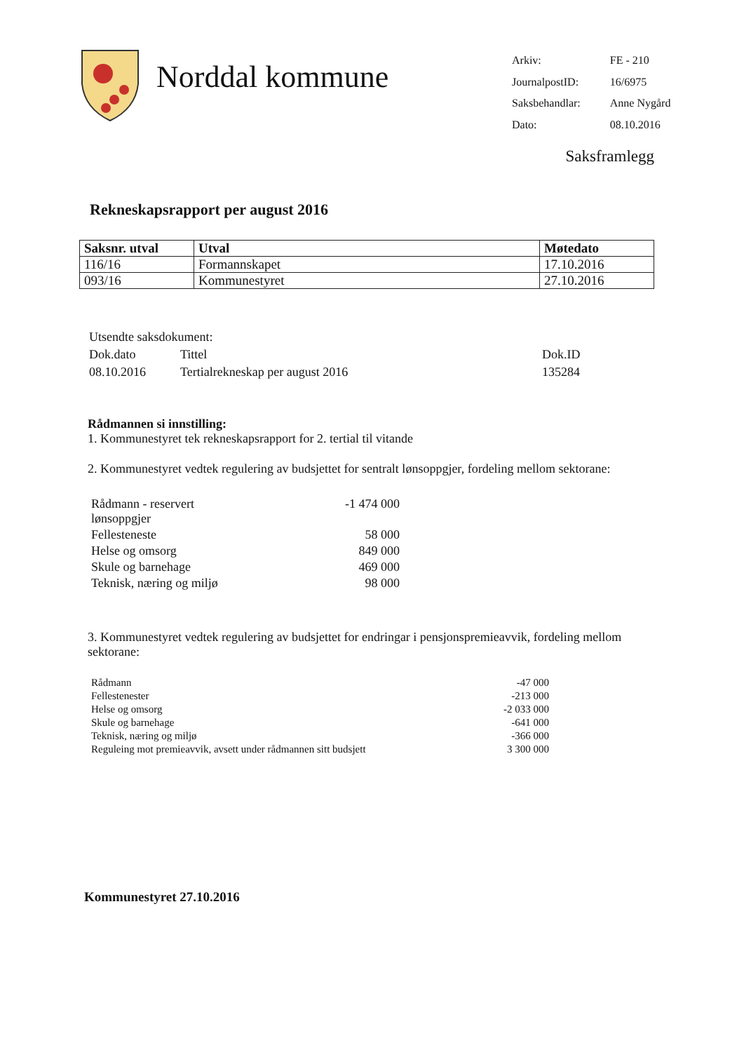Norddal kommune
| Arkiv: | FE - 210 |
| JournalpostID: | 16/6975 |
| Saksbehandlar: | Anne Nygård |
| Dato: | 08.10.2016 |
Saksframlegg
Rekneskapsrapport per august 2016
| Saksnr. utval | Utval | Møtedato |
| --- | --- | --- |
| 116/16 | Formannskapet | 17.10.2016 |
| 093/16 | Kommunestyret | 27.10.2016 |
| Utsendte saksdokument: | | |
| Dok.dato | Tittel | Dok.ID |
| 08.10.2016 | Tertialrekneskap per august 2016 | 135284 |
Rådmannen si innstilling:
1. Kommunestyret tek rekneskapsrapport for 2. tertial til vitande
2. Kommunestyret vedtek regulering av budsjettet for sentralt lønsoppgjer, fordeling mellom sektorane:
| Rådmann - reservert lønsoppgjer | -1 474 000 |
| Fellesteneste | 58 000 |
| Helse og omsorg | 849 000 |
| Skule og barnehage | 469 000 |
| Teknisk, næring og miljø | 98 000 |
3. Kommunestyret vedtek regulering av budsjettet for endringar i pensjonspremieavvik, fordeling mellom sektorane:
| Rådmann | -47 000 |
| Fellestenester | -213 000 |
| Helse og omsorg | -2 033 000 |
| Skule og barnehage | -641 000 |
| Teknisk, næring og miljø | -366 000 |
| Reguleing mot premieavvik, avsett under rådmannen sitt budsjett | 3 300 000 |
Kommunestyret 27.10.2016